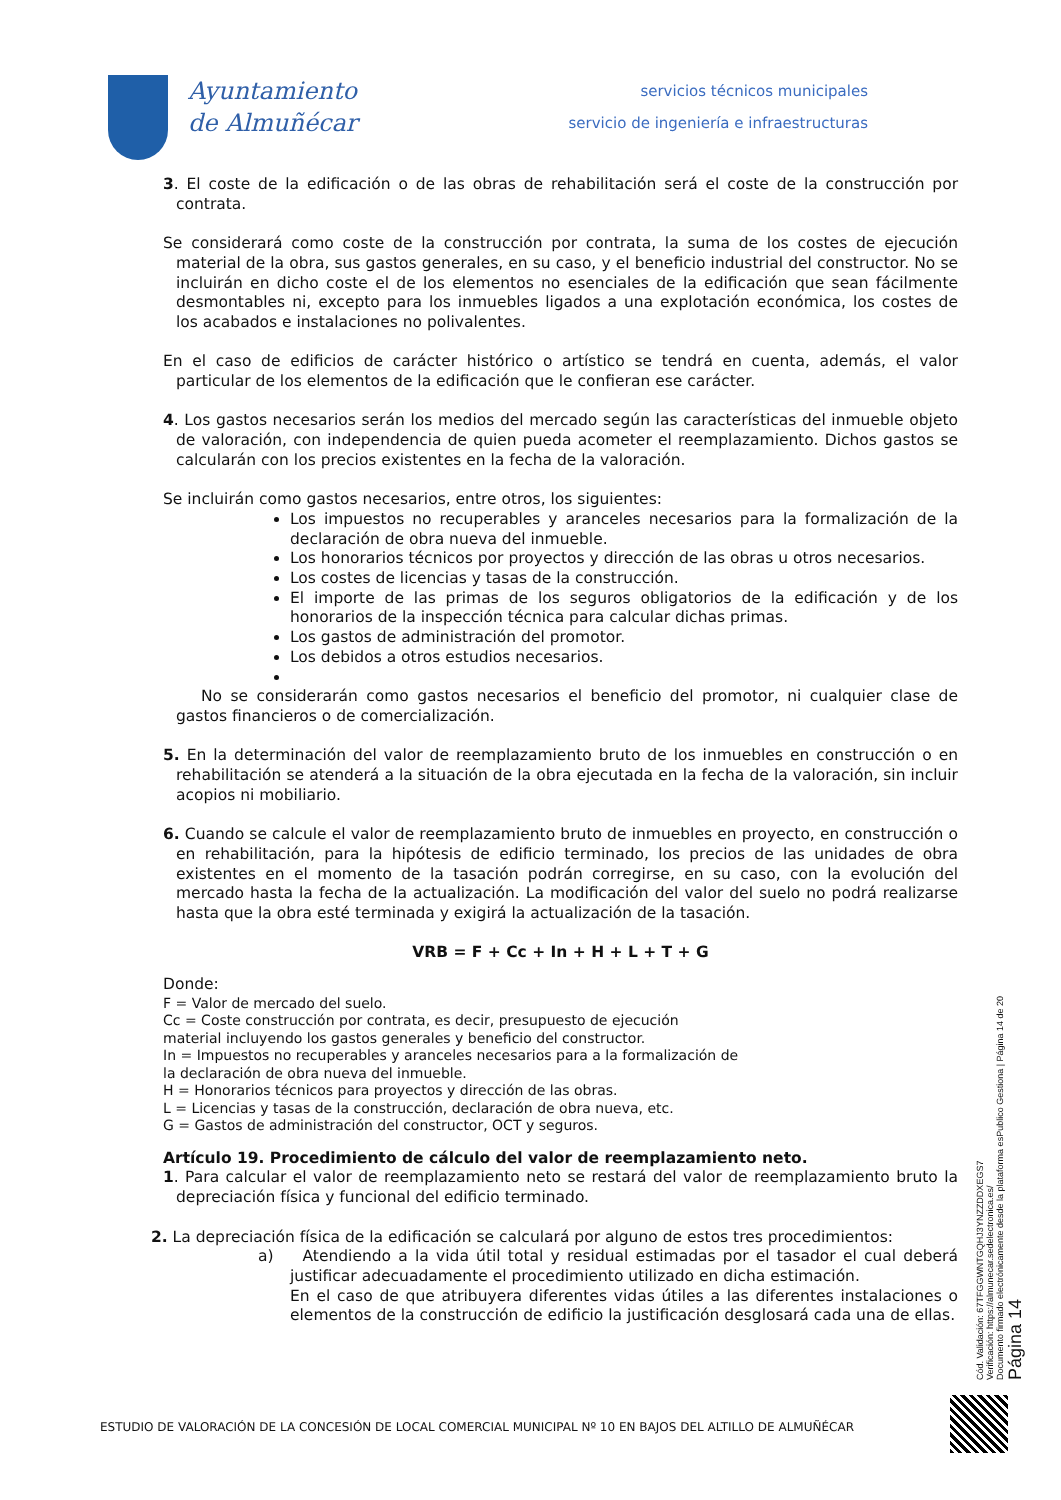Ayuntamiento
de Almuñécar
servicios técnicos municipales
servicio de ingeniería e infraestructuras
3. El coste de la edificación o de las obras de rehabilitación será el coste de la construcción por contrata.
Se considerará como coste de la construcción por contrata, la suma de los costes de ejecución material de la obra, sus gastos generales, en su caso, y el beneficio industrial del constructor. No se incluirán en dicho coste el de los elementos no esenciales de la edificación que sean fácilmente desmontables ni, excepto para los inmuebles ligados a una explotación económica, los costes de los acabados e instalaciones no polivalentes.
En el caso de edificios de carácter histórico o artístico se tendrá en cuenta, además, el valor particular de los elementos de la edificación que le confieran ese carácter.
4. Los gastos necesarios serán los medios del mercado según las características del inmueble objeto de valoración, con independencia de quien pueda acometer el reemplazamiento. Dichos gastos se calcularán con los precios existentes en la fecha de la valoración.
Se incluirán como gastos necesarios, entre otros, los siguientes:
Los impuestos no recuperables y aranceles necesarios para la formalización de la declaración de obra nueva del inmueble.
Los honorarios técnicos por proyectos y dirección de las obras u otros necesarios.
Los costes de licencias y tasas de la construcción.
El importe de las primas de los seguros obligatorios de la edificación y de los honorarios de la inspección técnica para calcular dichas primas.
Los gastos de administración del promotor.
Los debidos a otros estudios necesarios.
No se considerarán como gastos necesarios el beneficio del promotor, ni cualquier clase de gastos financieros o de comercialización.
5. En la determinación del valor de reemplazamiento bruto de los inmuebles en construcción o en rehabilitación se atenderá a la situación de la obra ejecutada en la fecha de la valoración, sin incluir acopios ni mobiliario.
6. Cuando se calcule el valor de reemplazamiento bruto de inmuebles en proyecto, en construcción o en rehabilitación, para la hipótesis de edificio terminado, los precios de las unidades de obra existentes en el momento de la tasación podrán corregirse, en su caso, con la evolución del mercado hasta la fecha de la actualización. La modificación del valor del suelo no podrá realizarse hasta que la obra esté terminada y exigirá la actualización de la tasación.
VRB = F + Cc + In + H + L + T + G
Donde:
F = Valor de mercado del suelo.
Cc = Coste construcción por contrata, es decir, presupuesto de ejecución
material incluyendo los gastos generales y beneficio del constructor.
In = Impuestos no recuperables y aranceles necesarios para a la formalización de
la declaración de obra nueva del inmueble.
H = Honorarios técnicos para proyectos y dirección de las obras.
L = Licencias y tasas de la construcción, declaración de obra nueva, etc.
G = Gastos de administración del constructor, OCT y seguros.
Artículo 19. Procedimiento de cálculo del valor de reemplazamiento neto.
1. Para calcular el valor de reemplazamiento neto se restará del valor de reemplazamiento bruto la depreciación física y funcional del edificio terminado.
2. La depreciación física de la edificación se calculará por alguno de estos tres procedimientos:
a) Atendiendo a la vida útil total y residual estimadas por el tasador el cual deberá justificar adecuadamente el procedimiento utilizado en dicha estimación.
En el caso de que atribuyera diferentes vidas útiles a las diferentes instalaciones o elementos de la construcción de edificio la justificación desglosará cada una de ellas.
Cód. Validación: 67TFGGWNTGQHJ3YNZZDDXEGS7
Verificación: https://almunecar.sedelectronica.es/
Documento firmado electrónicamente desde la plataforma esPublico Gestiona | Página 14 de 20
Página 14
ESTUDIO DE VALORACIÓN DE LA CONCESIÓN DE LOCAL COMERCIAL MUNICIPAL Nº 10 EN BAJOS DEL ALTILLO DE ALMUÑÉCAR